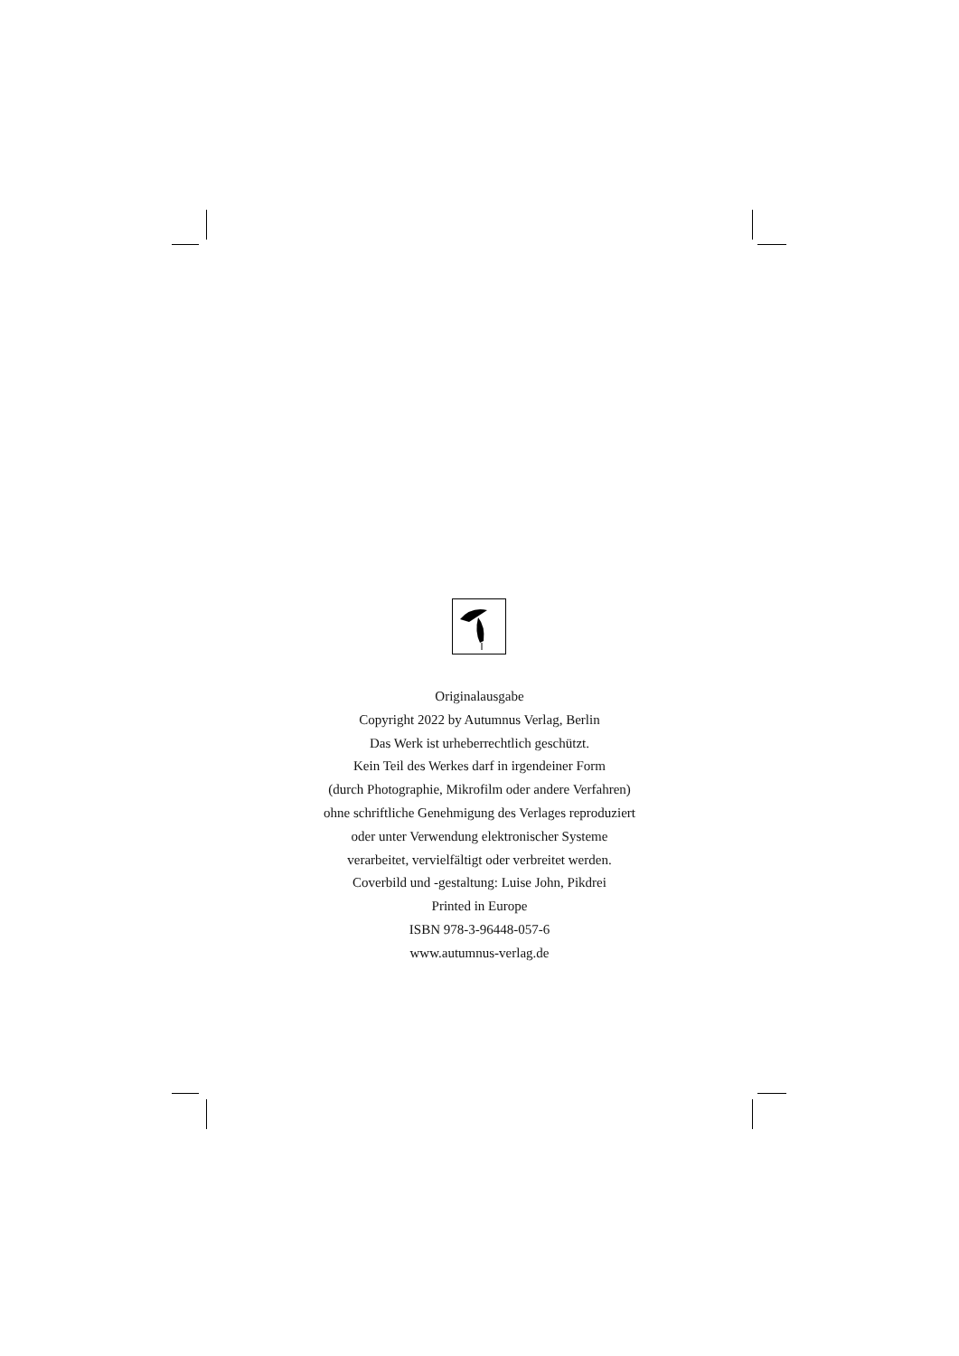Originalausgabe
Copyright 2022 by Autumnus Verlag, Berlin
Das Werk ist urheberrechtlich geschützt.
Kein Teil des Werkes darf in irgendeiner Form
(durch Photographie, Mikrofilm oder andere Verfahren)
ohne schriftliche Genehmigung des Verlages reproduziert
oder unter Verwendung elektronischer Systeme
verarbeitet, vervielfältigt oder verbreitet werden.
Coverbild und -gestaltung: Luise John, Pikdrei
Printed in Europe
ISBN 978-3-96448-057-6
www.autumnus-verlag.de